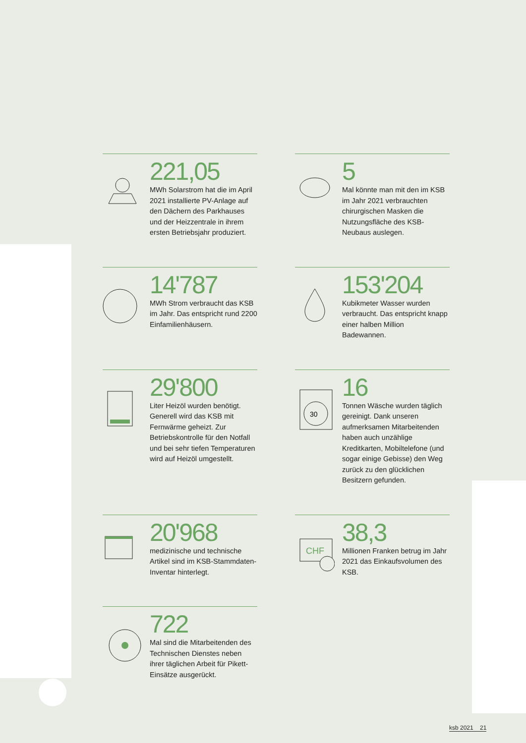221,05
MWh Solarstrom hat die im April 2021 installierte PV-Anlage auf den Dächern des Parkhauses und der Heizzentrale in ihrem ersten Betriebsjahr produziert.
5
Mal könnte man mit den im KSB im Jahr 2021 verbrauchten chirurgischen Masken die Nutzungsfläche des KSB-Neubaus auslegen.
14'787
MWh Strom verbraucht das KSB im Jahr. Das entspricht rund 2200 Einfamilienhäusern.
153'204
Kubikmeter Wasser wurden verbraucht. Das entspricht knapp einer halben Million Badewannen.
29'800
Liter Heizöl wurden benötigt. Generell wird das KSB mit Fernwärme geheizt. Zur Betriebskontrolle für den Notfall und bei sehr tiefen Temperaturen wird auf Heizöl umgestellt.
30
16
Tonnen Wäsche wurden täglich gereinigt. Dank unseren aufmerksamen Mitarbeitenden haben auch unzählige Kreditkarten, Mobiltelefone (und sogar einige Gebisse) den Weg zurück zu den glücklichen Besitzern gefunden.
20'968
medizinische und technische Artikel sind im KSB-Stammdaten-Inventar hinterlegt.
CHF
38,3
Millionen Franken betrug im Jahr 2021 das Einkaufsvolumen des KSB.
722
Mal sind die Mitarbeitenden des Technischen Dienstes neben ihrer täglichen Arbeit für Pikett-Einsätze ausgerückt.
ksb 2021 21